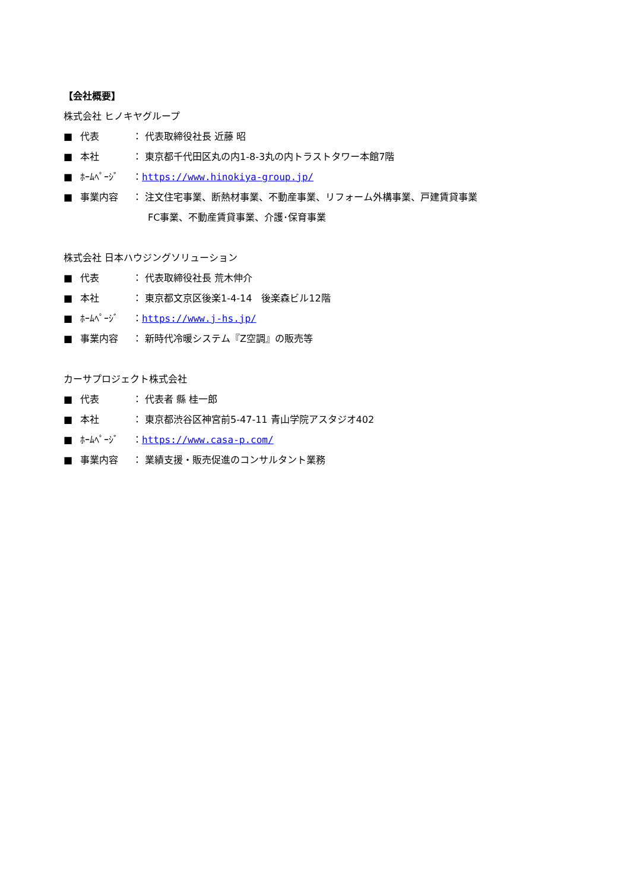【会社概要】
株式会社 ヒノキヤグループ
■ 代表 ： 代表取締役社長 近藤 昭
■ 本社 ： 東京都千代田区丸の内1-8-3丸の内トラストタワー本館7階
■ ﾎｰﾑﾍﾟｰｼﾞ ：https://www.hinokiya-group.jp/
■ 事業内容 ： 注文住宅事業、断熱材事業、不動産事業、リフォーム外構事業、戸建賃貸事業
FC事業、不動産賃貸事業、介護･保育事業
株式会社 日本ハウジングソリューション
■ 代表 ： 代表取締役社長 荒木伸介
■ 本社 ： 東京都文京区後楽1-4-14　後楽森ビル12階
■ ﾎｰﾑﾍﾟｰｼﾞ ：https://www.j-hs.jp/
■ 事業内容 ： 新時代冷暖システム『Z空調』の販売等
カーサプロジェクト株式会社
■ 代表 ： 代表者 縣 桂一郎
■ 本社 ： 東京都渋谷区神宮前5-47-11 青山学院アスタジオ402
■ ﾎｰﾑﾍﾟｰｼﾞ ：https://www.casa-p.com/
■ 事業内容 ： 業績支援・販売促進のコンサルタント業務